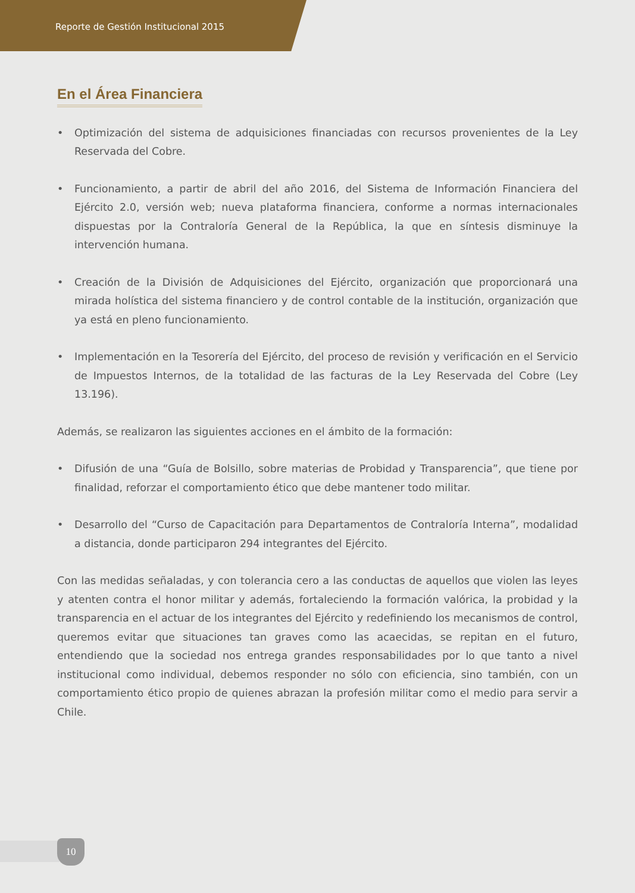Reporte de Gestión Institucional 2015
En el Área Financiera
• Optimización del sistema de adquisiciones financiadas con recursos provenientes de la Ley Reservada del Cobre.
• Funcionamiento, a partir de abril del año 2016, del Sistema de Información Financiera del Ejército 2.0, versión web; nueva plataforma financiera, conforme a normas internacionales dispuestas por la Contraloría General de la República, la que en síntesis disminuye la intervención humana.
• Creación de la División de Adquisiciones del Ejército, organización que proporcionará una mirada holística del sistema financiero y de control contable de la institución, organización que ya está en pleno funcionamiento.
• Implementación en la Tesorería del Ejército, del proceso de revisión y verificación en el Servicio de Impuestos Internos, de la totalidad de las facturas de la Ley Reservada del Cobre (Ley 13.196).
Además, se realizaron las siguientes acciones en el ámbito de la formación:
• Difusión de una “Guía de Bolsillo, sobre materias de Probidad y Transparencia”, que tiene por finalidad, reforzar el comportamiento ético que debe mantener todo militar.
• Desarrollo del “Curso de Capacitación para Departamentos de Contraloría Interna”, modalidad a distancia, donde participaron 294 integrantes del Ejército.
Con las medidas señaladas, y con tolerancia cero a las conductas de aquellos que violen las leyes y atenten contra el honor militar y además, fortaleciendo la formación valórica, la probidad y la transparencia en el actuar de los integrantes del Ejército y redefiniendo los mecanismos de control, queremos evitar que situaciones tan graves como las acaecidas, se repitan en el futuro, entendiendo que la sociedad nos entrega grandes responsabilidades por lo que tanto a nivel institucional como individual, debemos responder no sólo con eficiencia, sino también, con un comportamiento ético propio de quienes abrazan la profesión militar como el medio para servir a Chile.
10